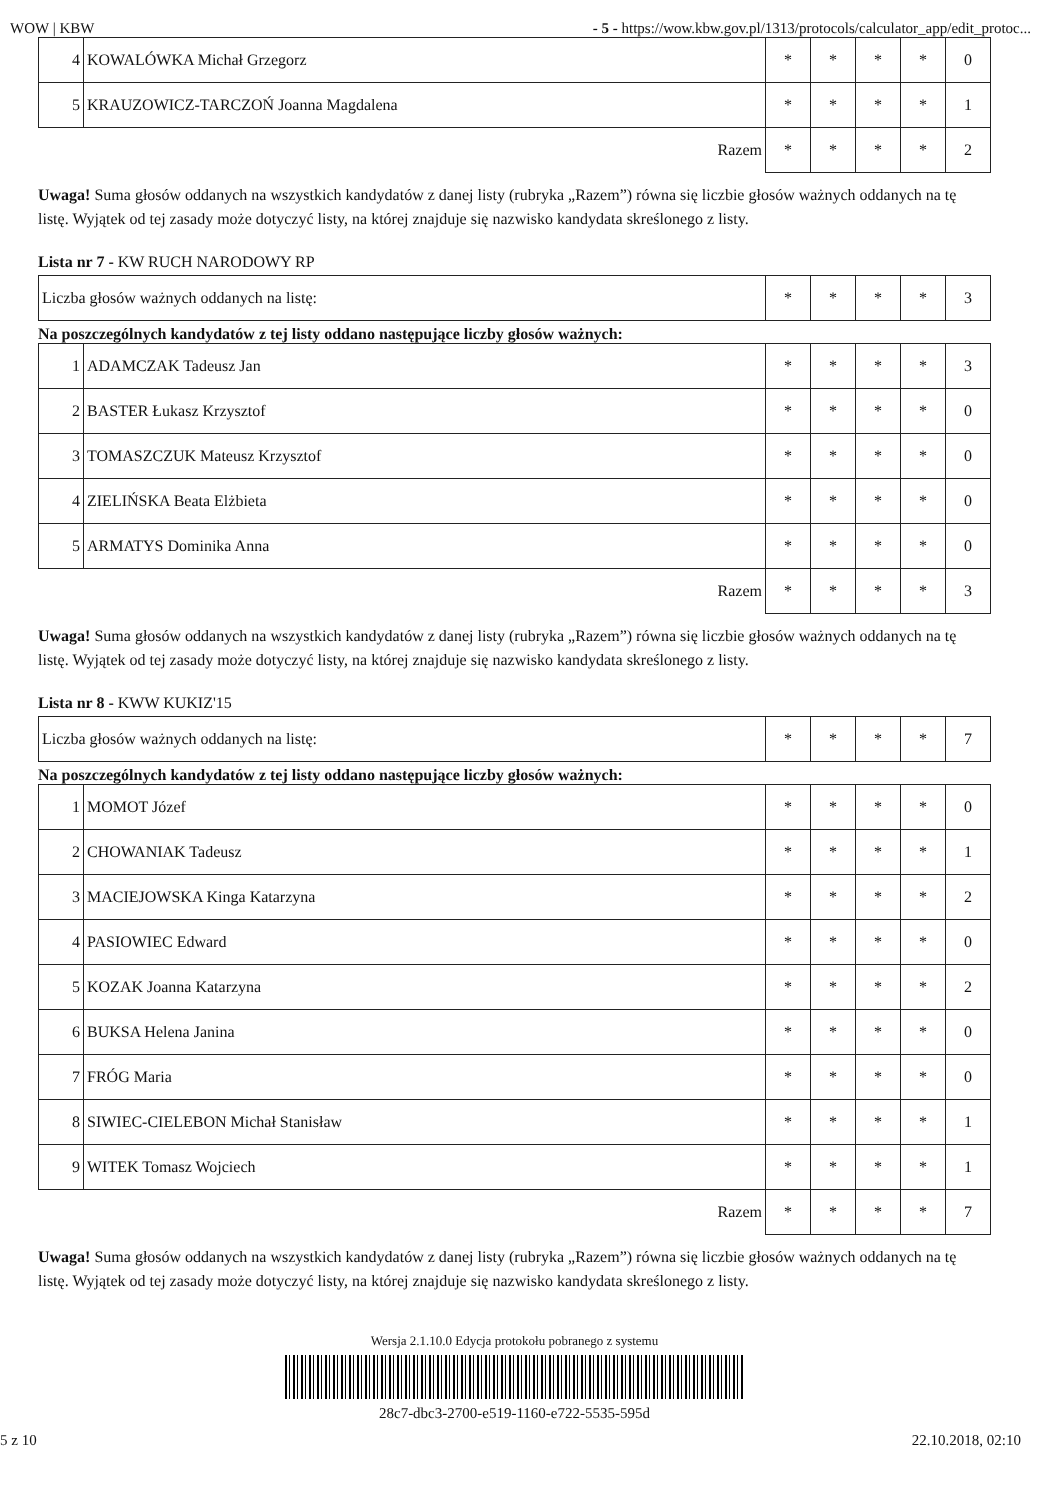WOW | KBW - 5 - https://wow.kbw.gov.pl/1313/protocols/calculator_app/edit_protoc...
| 4 | KOWALÓWKA Michał Grzegorz | * | * | * | * | 0 |
| 5 | KRAUZOWICZ-TARCZOŃ Joanna Magdalena | * | * | * | * | 1 |
| Razem | | * | * | * | * | 2 |
Uwaga! Suma głosów oddanych na wszystkich kandydatów z danej listy (rubryka „Razem”) równa się liczbie głosów ważnych oddanych na tę listę. Wyjątek od tej zasady może dotyczyć listy, na której znajduje się nazwisko kandydata skreślonego z listy.
Lista nr 7 - KW RUCH NARODOWY RP
| Liczba głosów ważnych oddanych na listę: | * | * | * | * | 3 |
Na poszczególnych kandydatów z tej listy oddano następujące liczby głosów ważnych:
| 1 | ADAMCZAK Tadeusz Jan | * | * | * | * | 3 |
| 2 | BASTER Łukasz Krzysztof | * | * | * | * | 0 |
| 3 | TOMASZCZUK Mateusz Krzysztof | * | * | * | * | 0 |
| 4 | ZIELIŃSKA Beata Elżbieta | * | * | * | * | 0 |
| 5 | ARMATYS Dominika Anna | * | * | * | * | 0 |
| Razem | | * | * | * | * | 3 |
Uwaga! Suma głosów oddanych na wszystkich kandydatów z danej listy (rubryka „Razem”) równa się liczbie głosów ważnych oddanych na tę listę. Wyjątek od tej zasady może dotyczyć listy, na której znajduje się nazwisko kandydata skreślonego z listy.
Lista nr 8 - KWW KUKIZ'15
| Liczba głosów ważnych oddanych na listę: | * | * | * | * | 7 |
Na poszczególnych kandydatów z tej listy oddano następujące liczby głosów ważnych:
| 1 | MOMOT Józef | * | * | * | * | 0 |
| 2 | CHOWANIAK Tadeusz | * | * | * | * | 1 |
| 3 | MACIEJOWSKA Kinga Katarzyna | * | * | * | * | 2 |
| 4 | PASIOWIEC Edward | * | * | * | * | 0 |
| 5 | KOZAK Joanna Katarzyna | * | * | * | * | 2 |
| 6 | BUKSA Helena Janina | * | * | * | * | 0 |
| 7 | FRÓG Maria | * | * | * | * | 0 |
| 8 | SIWIEC-CIELEBON Michał Stanisław | * | * | * | * | 1 |
| 9 | WITEK Tomasz Wojciech | * | * | * | * | 1 |
| Razem | | * | * | * | * | 7 |
Uwaga! Suma głosów oddanych na wszystkich kandydatów z danej listy (rubryka „Razem”) równa się liczbie głosów ważnych oddanych na tę listę. Wyjątek od tej zasady może dotyczyć listy, na której znajduje się nazwisko kandydata skreślonego z listy.
Wersja 2.1.10.0 Edycja protokołu pobranego z systemu
28c7-dbc3-2700-e519-1160-e722-5535-595d
5 z 10 22.10.2018, 02:10